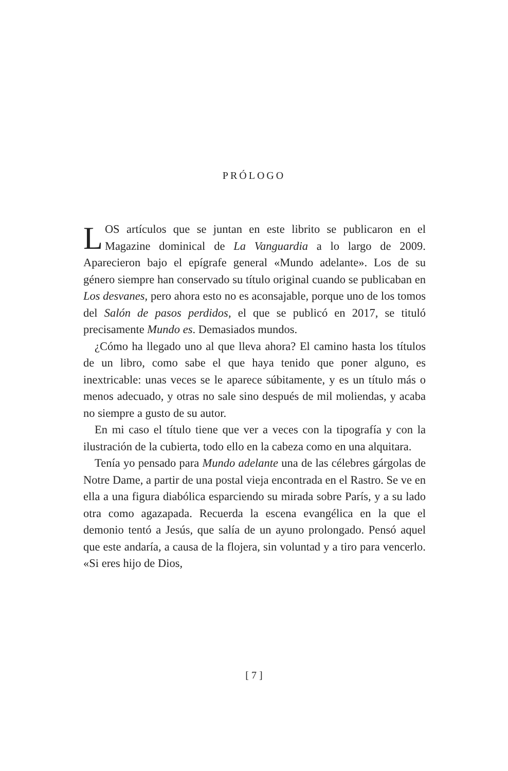PRÓLOGO
LOS artículos que se juntan en este librito se publicaron en el Magazine dominical de La Vanguardia a lo largo de 2009. Aparecieron bajo el epígrafe general «Mundo adelante». Los de su género siempre han conservado su título original cuando se publicaban en Los desvanes, pero ahora esto no es aconsajable, porque uno de los tomos del Salón de pasos perdidos, el que se publicó en 2017, se tituló precisamente Mundo es. Demasiados mundos.
¿Cómo ha llegado uno al que lleva ahora? El camino hasta los títulos de un libro, como sabe el que haya tenido que poner alguno, es inextricable: unas veces se le aparece súbitamente, y es un título más o menos adecuado, y otras no sale sino después de mil moliendas, y acaba no siempre a gusto de su autor.
En mi caso el título tiene que ver a veces con la tipografía y con la ilustración de la cubierta, todo ello en la cabeza como en una alquitara.
Tenía yo pensado para Mundo adelante una de las célebres gárgolas de Notre Dame, a partir de una postal vieja encontrada en el Rastro. Se ve en ella a una figura diabólica esparciendo su mirada sobre París, y a su lado otra como agazapada. Recuerda la escena evangélica en la que el demonio tentó a Jesús, que salía de un ayuno prolongado. Pensó aquel que este andaría, a causa de la flojera, sin voluntad y a tiro para vencerlo. «Si eres hijo de Dios,
[ 7 ]